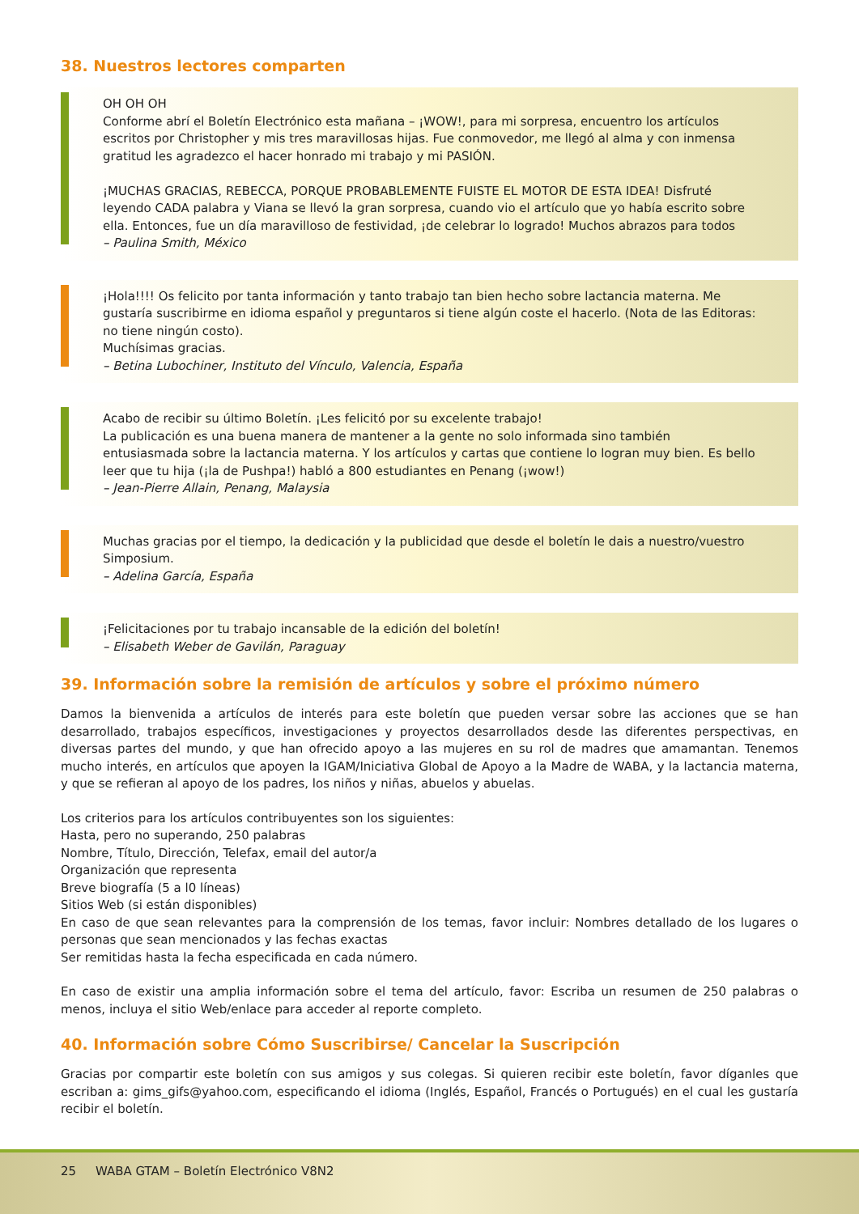38. Nuestros lectores comparten
OH OH OH
Conforme abrí el Boletín Electrónico esta mañana – ¡WOW!, para mi sorpresa, encuentro los artículos escritos por Christopher y mis tres maravillosas hijas. Fue conmovedor, me llegó al alma y con inmensa gratitud les agradezco el hacer honrado mi trabajo y mi PASIÓN.
¡MUCHAS GRACIAS, REBECCA, PORQUE PROBABLEMENTE FUISTE EL MOTOR DE ESTA IDEA! Disfruté leyendo CADA palabra y Viana se llevó la gran sorpresa, cuando vio el artículo que yo había escrito sobre ella. Entonces, fue un día maravilloso de festividad, ¡de celebrar lo logrado! Muchos abrazos para todos
– Paulina Smith, México
¡Hola!!!! Os felicito por tanta información y tanto trabajo tan bien hecho sobre lactancia materna. Me gustaría suscribirme en idioma español y preguntaros si tiene algún coste el hacerlo. (Nota de las Editoras: no tiene ningún costo).
Muchísimas gracias.
– Betina Lubochiner, Instituto del Vínculo, Valencia, España
Acabo de recibir su último Boletín. ¡Les felicitó por su excelente trabajo!
La publicación es una buena manera de mantener a la gente no solo informada sino también entusiasmada sobre la lactancia materna. Y los artículos y cartas que contiene lo logran muy bien. Es bello leer que tu hija (¡la de Pushpa!) habló a 800 estudiantes en Penang (¡wow!)
– Jean-Pierre Allain, Penang, Malaysia
Muchas gracias por el tiempo, la dedicación y la publicidad que desde el boletín le dais a nuestro/vuestro Simposium.
– Adelina García, España
¡Felicitaciones por tu trabajo incansable de la edición del boletín!
– Elisabeth Weber de Gavilán, Paraguay
39. Información sobre la remisión de artículos y sobre el próximo número
Damos la bienvenida a artículos de interés para este boletín que pueden versar sobre las acciones que se han desarrollado, trabajos específicos, investigaciones y proyectos desarrollados desde las diferentes perspectivas, en diversas partes del mundo, y que han ofrecido apoyo a las mujeres en su rol de madres que amamantan. Tenemos mucho interés, en artículos que apoyen la IGAM/Iniciativa Global de Apoyo a la Madre de WABA, y la lactancia materna, y que se refieran al apoyo de los padres, los niños y niñas, abuelos y abuelas.
Los criterios para los artículos contribuyentes son los siguientes:
Hasta, pero no superando, 250 palabras
Nombre, Título, Dirección, Telefax, email del autor/a
Organización que representa
Breve biografía (5 a l0 líneas)
Sitios Web (si están disponibles)
En caso de que sean relevantes para la comprensión de los temas, favor incluir: Nombres detallado de los lugares o personas que sean mencionados y las fechas exactas
Ser remitidas hasta la fecha especificada en cada número.
En caso de existir una amplia información sobre el tema del artículo, favor: Escriba un resumen de 250 palabras o menos, incluya el sitio Web/enlace para acceder al reporte completo.
40. Información sobre Cómo Suscribirse/ Cancelar la Suscripción
Gracias por compartir este boletín con sus amigos y sus colegas. Si quieren recibir este boletín, favor díganles que escriban a: gims_gifs@yahoo.com, especificando el idioma (Inglés, Español, Francés o Portugués) en el cual les gustaría recibir el boletín.
25 WABA GTAM – Boletín Electrónico V8N2